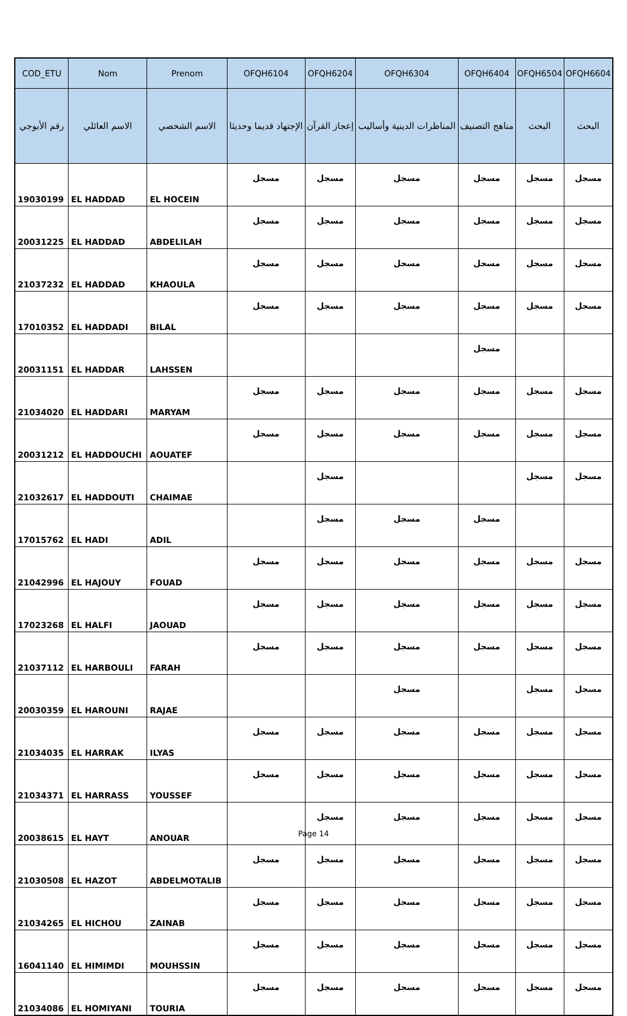| COD_ETU | Nom | Prenom | OFQH6104 | OFQH6204 | OFQH6304 | OFQH6404 | OFQH6504 | OFQH6604 |
| --- | --- | --- | --- | --- | --- | --- | --- | --- |
| رقم الأبوجي | الاسم العائلي | الاسم الشخصي | الإجتهاد قديما وحديثا | إعجاز القرآن | المناظرات الدينية وأساليب | مناهج التصنيف | البحث | البحث |
| 19030199 | EL HADDAD | EL HOCEIN | مسجل | مسجل | مسجل | مسجل | مسجل | مسجل |
| 20031225 | EL HADDAD | ABDELILAH | مسجل | مسجل | مسجل | مسجل | مسجل | مسجل |
| 21037232 | EL HADDAD | KHAOULA | مسجل | مسجل | مسجل | مسجل | مسجل | مسجل |
| 17010352 | EL HADDADI | BILAL | مسجل | مسجل | مسجل | مسجل | مسجل | مسجل |
| 20031151 | EL HADDAR | LAHSSEN | | | | مسجل | | |
| 21034020 | EL HADDARI | MARYAM | مسجل | مسجل | مسجل | مسجل | مسجل | مسجل |
| 20031212 | EL HADDOUCHI | AOUATEF | مسجل | مسجل | مسجل | مسجل | مسجل | مسجل |
| 21032617 | EL HADDOUTI | CHAIMAE | | مسجل | | | مسجل | مسجل |
| 17015762 | EL HADI | ADIL | | مسجل | مسجل | مسجل | | |
| 21042996 | EL HAJOUY | FOUAD | مسجل | مسجل | مسجل | مسجل | مسجل | مسجل |
| 17023268 | EL HALFI | JAOUAD | مسجل | مسجل | مسجل | مسجل | مسجل | مسجل |
| 21037112 | EL HARBOULI | FARAH | مسجل | مسجل | مسجل | مسجل | مسجل | مسجل |
| 20030359 | EL HAROUNI | RAJAE | | | مسجل | | مسجل | مسجل |
| 21034035 | EL HARRAK | ILYAS | مسجل | مسجل | مسجل | مسجل | مسجل | مسجل |
| 21034371 | EL HARRASS | YOUSSEF | مسجل | مسجل | مسجل | مسجل | مسجل | مسجل |
| 20038615 | EL HAYT | ANOUAR | | مسجل | مسجل | مسجل | مسجل | مسجل |
| 21030508 | EL HAZOT | ABDELMOTALIB | مسجل | مسجل | مسجل | مسجل | مسجل | مسجل |
| 21034265 | EL HICHOU | ZAINAB | مسجل | مسجل | مسجل | مسجل | مسجل | مسجل |
| 16041140 | EL HIMIMDI | MOUHSSIN | مسجل | مسجل | مسجل | مسجل | مسجل | مسجل |
| 21034086 | EL HOMIYANI | TOURIA | مسجل | مسجل | مسجل | مسجل | مسجل | مسجل |
Page 14